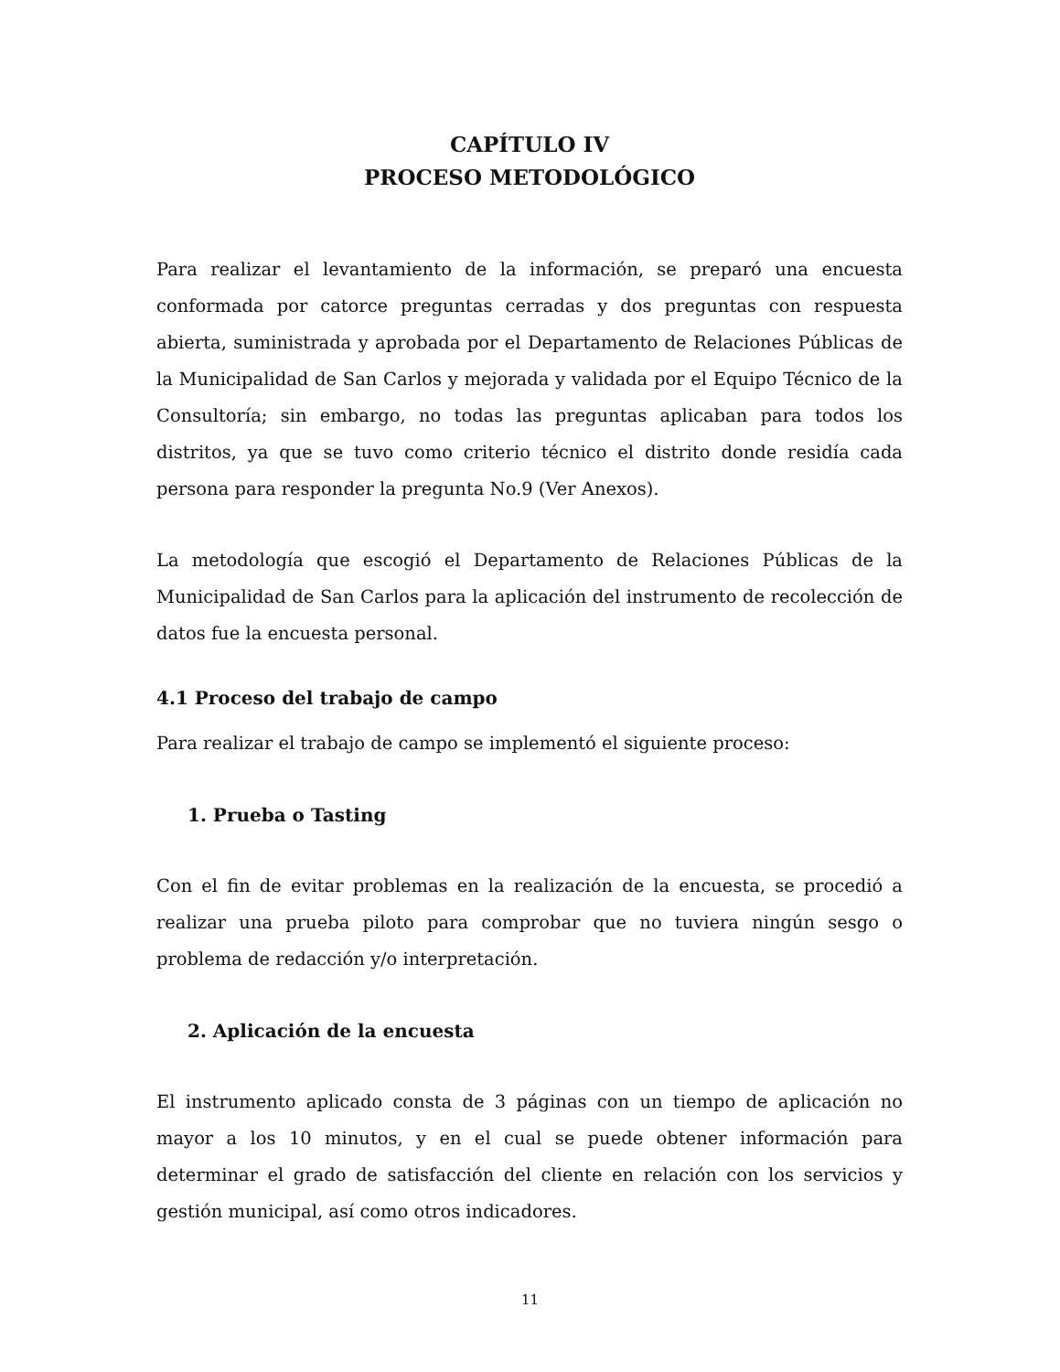CAPÍTULO IV
PROCESO METODOLÓGICO
Para realizar el levantamiento de la información, se preparó una encuesta conformada por catorce preguntas cerradas y dos preguntas con respuesta abierta, suministrada y aprobada por el Departamento de Relaciones Públicas de la Municipalidad de San Carlos y mejorada y validada por el Equipo Técnico de la Consultoría; sin embargo, no todas las preguntas aplicaban para todos los distritos, ya que se tuvo como criterio técnico el distrito donde residía cada persona para responder la pregunta No.9 (Ver Anexos).
La metodología que escogió el Departamento de Relaciones Públicas de la Municipalidad de San Carlos para la aplicación del instrumento de recolección de datos fue la encuesta personal.
4.1 Proceso del trabajo de campo
Para realizar el trabajo de campo se implementó el siguiente proceso:
1. Prueba o Tasting
Con el fin de evitar problemas en la realización de la encuesta, se procedió a realizar una prueba piloto para comprobar que no tuviera ningún sesgo o problema de redacción y/o interpretación.
2. Aplicación de la encuesta
El instrumento aplicado consta de 3 páginas con un tiempo de aplicación no mayor a los 10 minutos, y en el cual se puede obtener información para determinar el grado de satisfacción del cliente en relación con los servicios y gestión municipal, así como otros indicadores.
11